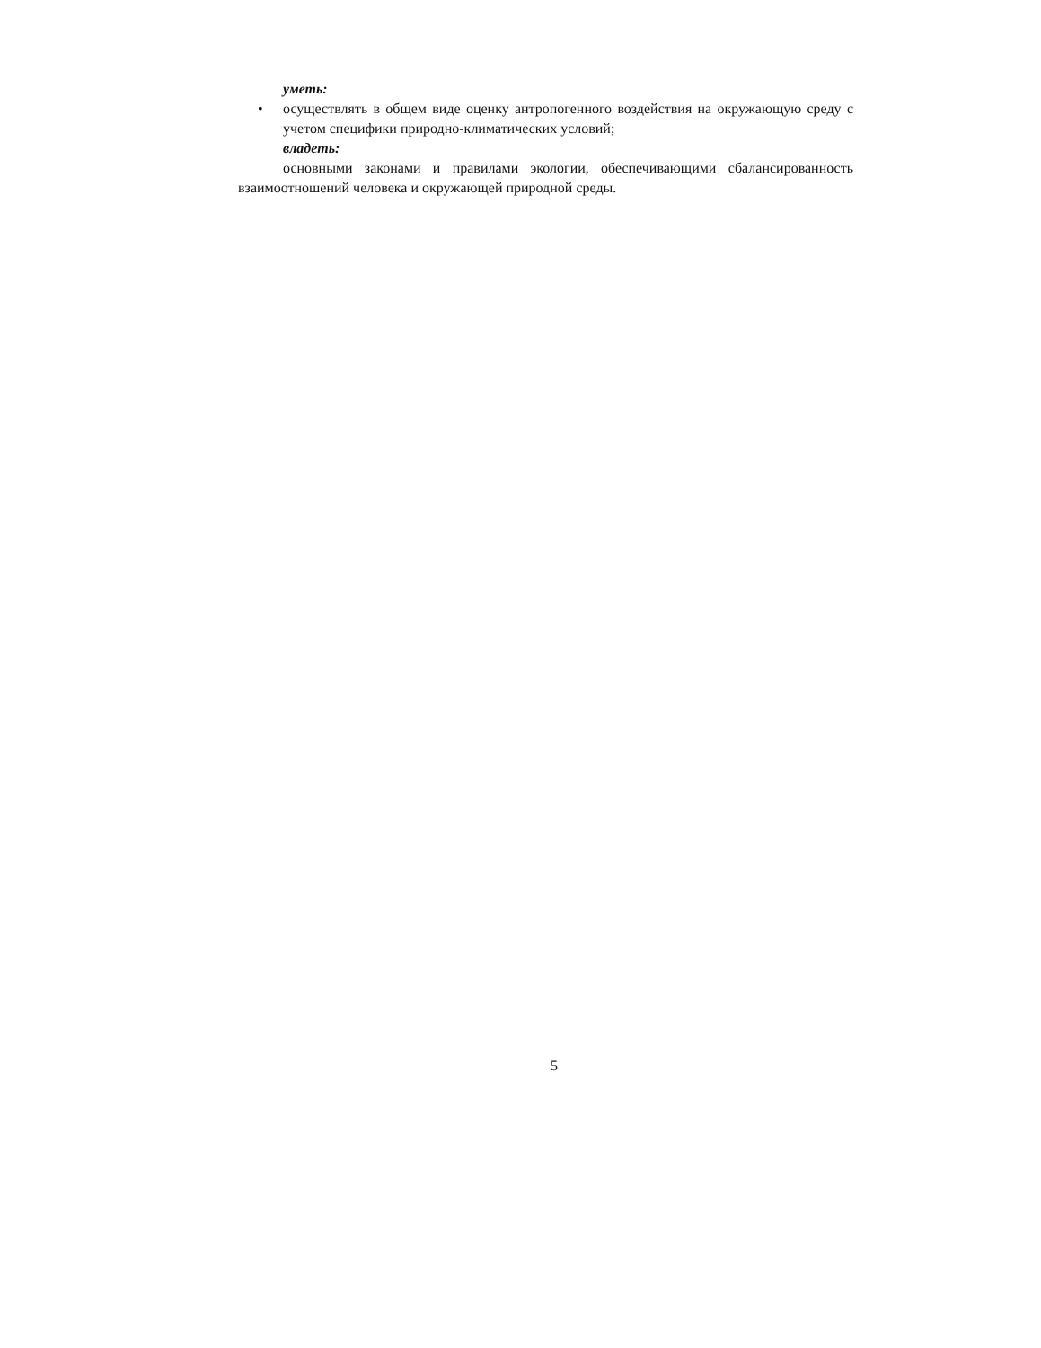уметь:
• осуществлять в общем виде оценку антропогенного воздействия на окружающую среду с учетом специфики природно-климатических условий;
владеть:
основными законами и правилами экологии, обеспечивающими сбалансированность взаимоотношений человека и окружающей природной среды.
5